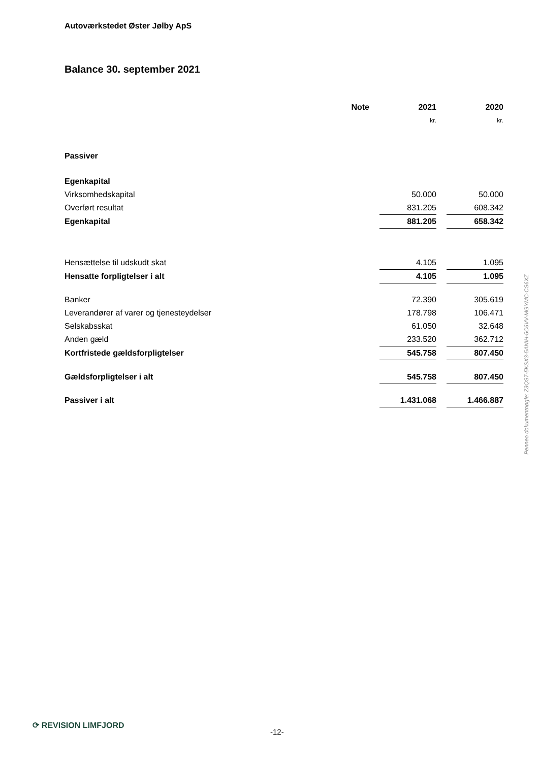Autoværkstedet Øster Jølby ApS
Balance 30. september 2021
| | Note | | 2021 | | 2020 |
| --- | --- | --- | --- | --- | --- |
| | | | kr. | | kr. |
| Passiver | | | | | |
| Egenkapital | | | | | |
| Virksomhedskapital | | | 50.000 | | 50.000 |
| Overført resultat | | | 831.205 | | 608.342 |
| Egenkapital | | | 881.205 | | 658.342 |
| Hensættelse til udskudt skat | | | 4.105 | | 1.095 |
| Hensatte forpligtelser i alt | | | 4.105 | | 1.095 |
| Banker | | | 72.390 | | 305.619 |
| Leverandører af varer og tjenesteydelser | | | 178.798 | | 106.471 |
| Selskabsskat | | | 61.050 | | 32.648 |
| Anden gæld | | | 233.520 | | 362.712 |
| Kortfristede gældsforpligtelser | | | 545.758 | | 807.450 |
| Gældsforpligtelser i alt | | | 545.758 | | 807.450 |
| Passiver i alt | | | 1.431.068 | | 1.466.887 |
Penneo dokumentnøgle: Z3QS7-5KSX3-5ANIH-5C6VV-MGYMC-CS6XZ
⟳ REVISION LIMFJORD
-12-